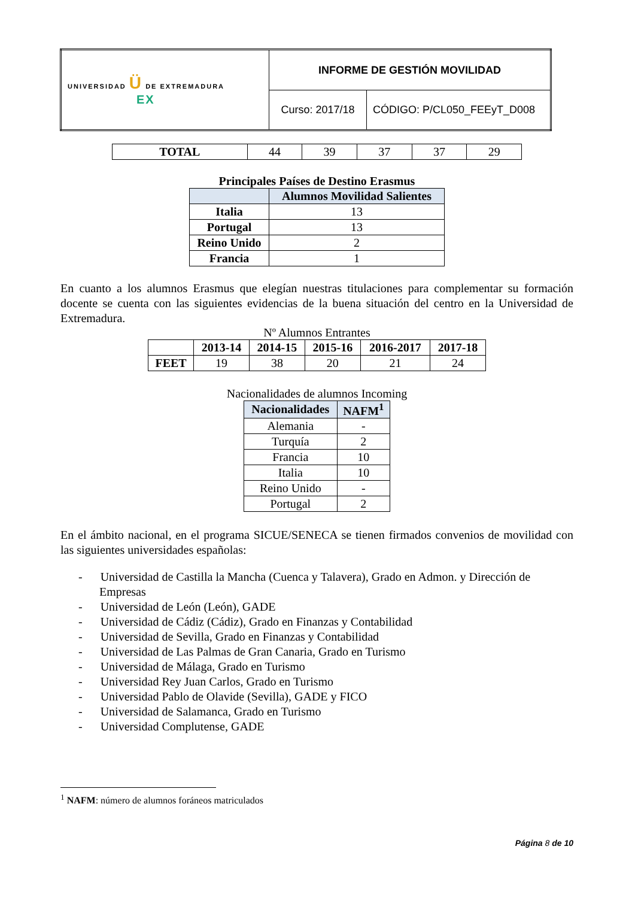| UNIVERSIDAD Ü DE EXTREMADURA EX | INFORME DE GESTIÓN MOVILIDAD | |
| | Curso: 2017/18 | CÓDIGO: P/CL050_FEEyT_D008 |
| TOTAL | 44 | 39 | 37 | 37 | 29 |
Principales Países de Destino Erasmus
| | Alumnos Movilidad Salientes |
| --- | --- |
| Italia | 13 |
| Portugal | 13 |
| Reino Unido | 2 |
| Francia | 1 |
En cuanto a los alumnos Erasmus que elegían nuestras titulaciones para complementar su formación docente se cuenta con las siguientes evidencias de la buena situación del centro en la Universidad de Extremadura.
Nº Alumnos Entrantes
| | 2013-14 | 2014-15 | 2015-16 | 2016-2017 | 2017-18 |
| --- | --- | --- | --- | --- | --- |
| FEET | 19 | 38 | 20 | 21 | 24 |
Nacionalidades de alumnos Incoming
| Nacionalidades | NAFM<sup>1</sup> |
| --- | --- |
| Alemania | - |
| Turquía | 2 |
| Francia | 10 |
| Italia | 10 |
| Reino Unido | - |
| Portugal | 2 |
En el ámbito nacional, en el programa SICUE/SENECA se tienen firmados convenios de movilidad con las siguientes universidades españolas:
- Universidad de Castilla la Mancha (Cuenca y Talavera), Grado en Admon. y Dirección de Empresas
- Universidad de León (León), GADE
- Universidad de Cádiz (Cádiz), Grado en Finanzas y Contabilidad
- Universidad de Sevilla, Grado en Finanzas y Contabilidad
- Universidad de Las Palmas de Gran Canaria, Grado en Turismo
- Universidad de Málaga, Grado en Turismo
- Universidad Rey Juan Carlos, Grado en Turismo
- Universidad Pablo de Olavide (Sevilla), GADE y FICO
- Universidad de Salamanca, Grado en Turismo
- Universidad Complutense, GADE
<sup>1</sup> NAFM: número de alumnos foráneos matriculados
Página 8 de 10